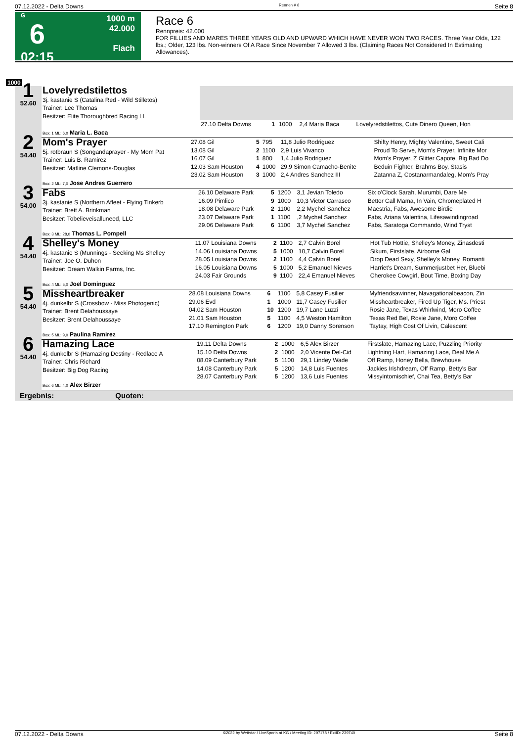07.12.2022 - Delta Downs Rennen # 6 Seite 8
G
6
02:15
1000 m
42.000
Flach
Race 6
Rennpreis: 42.000
FOR FILLIES AND MARES THREE YEARS OLD AND UPWARD WHICH HAVE NEVER WON TWO RACES. Three Year Olds, 122 lbs.; Older, 123 lbs. Non-winners Of A Race Since November 7 Allowed 3 lbs. (Claiming Races Not Considered In Estimating Allowances).
1000
| 1 52.60 | Lovelyredstilettos 3j. kastanie S (Catalina Red - Wild Stilletos) Trainer: Lee Thomas Besitzer: Elite Thoroughbred Racing LL | | | | | |
| | | 27.10 Delta Downs | 1 | 1000 | 2,4 Maria Baca | Lovelyredstilettos, Cute Dinero Queen, Hon |
| | Box: 1 ML: 6,0 Maria L. Baca | | | | | |
| 2 54.40 | Mom's Prayer 5j. rotbraun S (Songandaprayer - My Mom Pat Trainer: Luis B. Ramirez Besitzer: Matline Clemons-Douglas | 27.08 Gil | 5 | 795 | 11,8 Julio Rodriguez | Shifty Henry, Mighty Valentino, Sweet Cali |
| | | 13.08 Gil | 2 | 1100 | 2,9 Luis Vivanco | Proud To Serve, Mom's Prayer, Infinite Mor |
| | | 16.07 Gil | 1 | 800 | 1,4 Julio Rodriguez | Mom's Prayer, Z Glitter Capote, Big Bad Do |
| | | 12.03 Sam Houston | 4 | 1000 | 29,9 Simon Camacho-Benite | Beduin Fighter, Brahms Boy, Stasis |
| | | 23.02 Sam Houston | 3 | 1000 | 2,4 Andres Sanchez III | Zatanna Z, Costanarmandaleg, Mom's Pray |
| | Box: 2 ML: 7,0 Jose Andres Guerrero | | | | | |
| 3 54.00 | Fabs 3j. kastanie S (Northern Afleet - Flying Tinkerb Trainer: Brett A. Brinkman Besitzer: Tobelieveisalluneed, LLC | 26.10 Delaware Park | 5 | 1200 | 3,1 Jevian Toledo | Six o'Clock Sarah, Murumbi, Dare Me |
| | | 16.09 Pimlico | 9 | 1000 | 10,3 Victor Carrasco | Better Call Mama, In Vain, Chromeplated H |
| | | 18.08 Delaware Park | 2 | 1100 | 2,2 Mychel Sanchez | Maestria, Fabs, Awesome Birdie |
| | | 23.07 Delaware Park | 1 | 1100 | ,2 Mychel Sanchez | Fabs, Ariana Valentina, Lifesawindingroad |
| | | 29.06 Delaware Park | 6 | 1100 | 3,7 Mychel Sanchez | Fabs, Saratoga Commando, Wind Tryst |
| | Box: 3 ML: 28,0 Thomas L. Pompell | | | | | |
| 4 54.40 | Shelley's Money 4j. kastanie S (Munnings - Seeking Ms Shelley Trainer: Joe O. Duhon Besitzer: Dream Walkin Farms, Inc. | 11.07 Louisiana Downs | 2 | 1100 | 2,7 Calvin Borel | Hot Tub Hottie, Shelley's Money, Zinasdesti |
| | | 14.06 Louisiana Downs | 5 | 1000 | 10,7 Calvin Borel | Sikum, Firstslate, Airborne Gal |
| | | 28.05 Louisiana Downs | 2 | 1100 | 4,4 Calvin Borel | Drop Dead Sexy, Shelley's Money, Romanti |
| | | 16.05 Louisiana Downs | 5 | 1000 | 5,2 Emanuel Nieves | Harriet's Dream, Summerjustbet Her, Bluebi |
| | | 24.03 Fair Grounds | 9 | 1100 | 22,4 Emanuel Nieves | Cherokee Cowgirl, Bout Time, Boxing Day |
| | Box: 4 ML: 5,0 Joel Dominguez | | | | | |
| 5 54.40 | Missheartbreaker 4j. dunkelbr S (Crossbow - Miss Photogenic) Trainer: Brent Delahoussaye Besitzer: Brent Delahoussaye | 28.08 Louisiana Downs | 6 | 1100 | 5,8 Casey Fusilier | Myfriendsawinner, Navagationalbeacon, Zin |
| | | 29.06 Evd | 1 | 1000 | 11,7 Casey Fusilier | Missheartbreaker, Fired Up Tiger, Ms. Priest |
| | | 04.02 Sam Houston | 10 | 1200 | 19,7 Lane Luzzi | Rosie Jane, Texas Whirlwind, Moro Coffee |
| | | 21.01 Sam Houston | 5 | 1100 | 4,5 Weston Hamilton | Texas Red Bel, Rosie Jane, Moro Coffee |
| | | 17.10 Remington Park | 6 | 1200 | 19,0 Danny Sorenson | Taytay, High Cost Of Livin, Calescent |
| | Box: 5 ML: 9,0 Paulina Ramirez | | | | | |
| 6 54.40 | Hamazing Lace 4j. dunkelbr S (Hamazing Destiny - Redlace A Trainer: Chris Richard Besitzer: Big Dog Racing | 19.11 Delta Downs | 2 | 1000 | 6,5 Alex Birzer | Firstslate, Hamazing Lace, Puzzling Priority |
| | | 15.10 Delta Downs | 2 | 1000 | 2,0 Vicente Del-Cid | Lightning Hart, Hamazing Lace, Deal Me A |
| | | 08.09 Canterbury Park | 5 | 1100 | 29,1 Lindey Wade | Off Ramp, Honey Bella, Brewhouse |
| | | 14.08 Canterbury Park | 5 | 1200 | 14,8 Luis Fuentes | Jackies Irishdream, Off Ramp, Betty's Bar |
| | | 28.07 Canterbury Park | 5 | 1200 | 13,6 Luis Fuentes | Missyintomischief, Chai Tea, Betty's Bar |
| | Box: 6 ML: 4,0 Alex Birzer | | | | | |
Ergebnis: Quoten:
07.12.2022 - Delta Downs ©2022 by Wettstar / LiveSports.at KG / Meeting ID: 297178 / ExtID: 239740 Seite 8